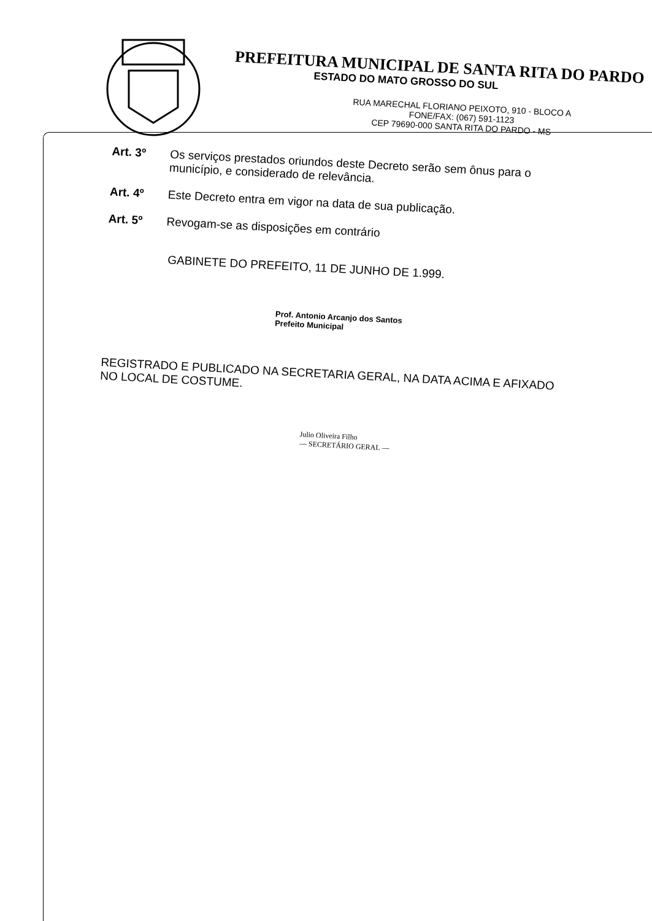PREFEITURA MUNICIPAL DE SANTA RITA DO PARDO
ESTADO DO MATO GROSSO DO SUL
RUA MARECHAL FLORIANO PEIXOTO, 910 - BLOCO A
FONE/FAX: (067) 591-1123
CEP 79690-000 SANTA RITA DO PARDO - MS
Art. 3º Os serviços prestados oriundos deste Decreto serão sem ônus para o município, e considerado de relevância.
Art. 4º Este Decreto entra em vigor na data de sua publicação.
Art. 5º Revogam-se as disposições em contrário
GABINETE DO PREFEITO, 11 DE JUNHO DE 1.999.
Prof. Antonio Arcanjo dos Santos
Prefeito Municipal
REGISTRADO E PUBLICADO NA SECRETARIA GERAL, NA DATA ACIMA E AFIXADO NO LOCAL DE COSTUME.
Julio Oliveira Filho
— SECRETÁRIO GERAL —